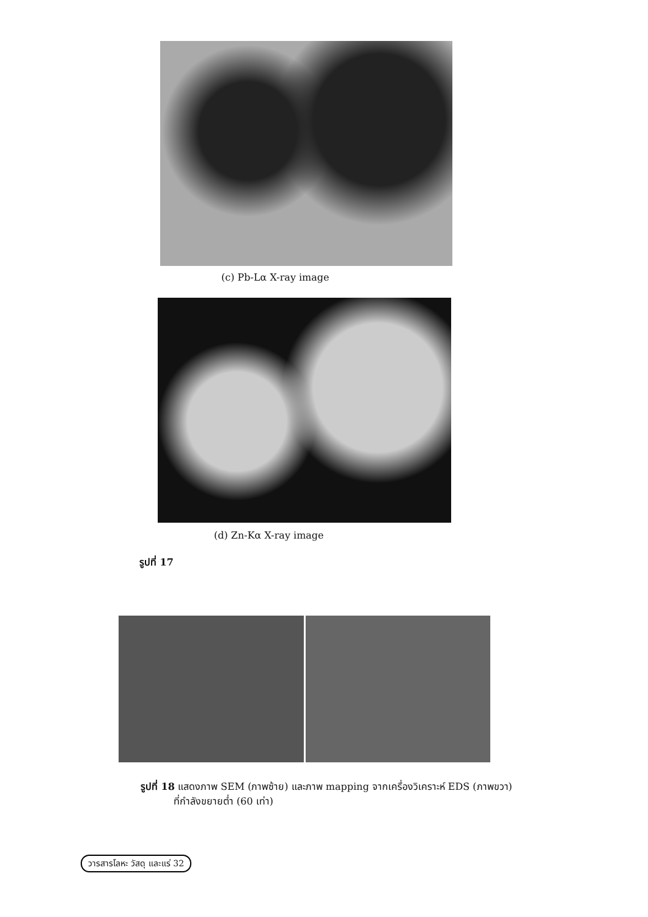(c) Pb-Lα X-ray image
(d) Zn-Kα X-ray image
รูปที่ 17
รูปที่ 18 แสดงภาพ SEM (ภาพซ้าย) และภาพ mapping จากเครื่องวิเคราะห์ EDS (ภาพขวา)
ที่กำลังขยายต่ำ (60 เท่า)
วารสารโลหะ วัสดุ และแร่ 32